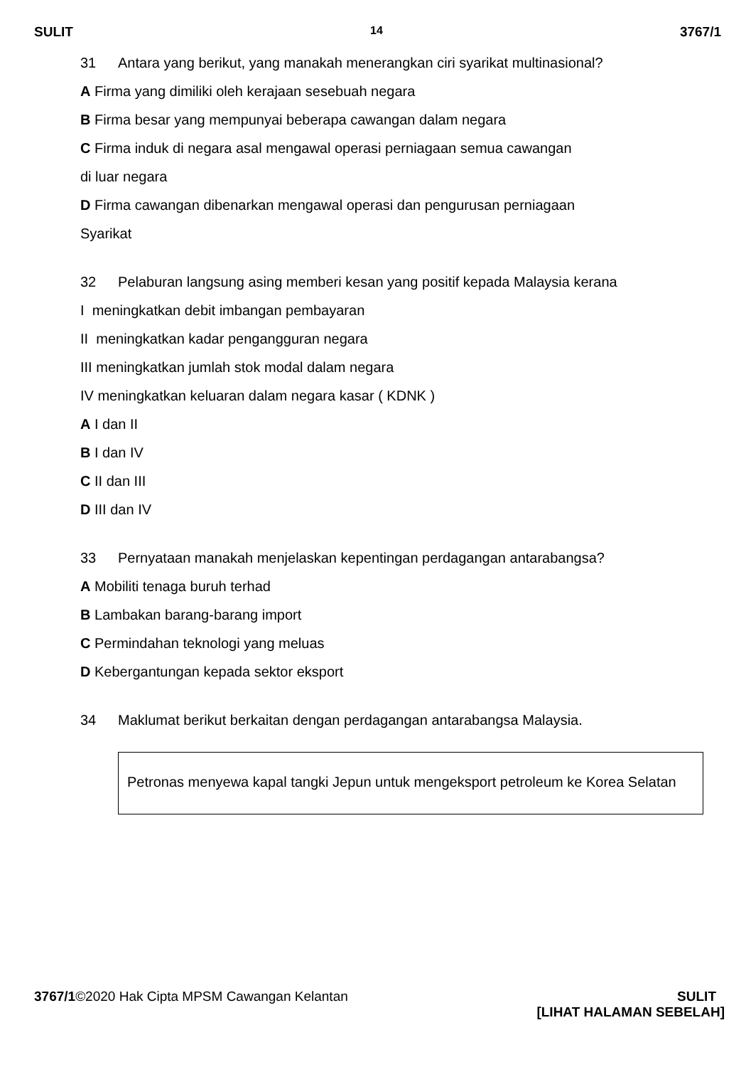SULIT 14 3767/1
31 Antara yang berikut, yang manakah menerangkan ciri syarikat multinasional?
A Firma yang dimiliki oleh kerajaan sesebuah negara
B Firma besar yang mempunyai beberapa cawangan dalam negara
C Firma induk di negara asal mengawal operasi perniagaan semua cawangan
di luar negara
D Firma cawangan dibenarkan mengawal operasi dan pengurusan perniagaan
Syarikat
32 Pelaburan langsung asing memberi kesan yang positif kepada Malaysia kerana
I meningkatkan debit imbangan pembayaran
II meningkatkan kadar pengangguran negara
III meningkatkan jumlah stok modal dalam negara
IV meningkatkan keluaran dalam negara kasar ( KDNK )
A I dan II
B I dan IV
C II dan III
D III dan IV
33 Pernyataan manakah menjelaskan kepentingan perdagangan antarabangsa?
A Mobiliti tenaga buruh terhad
B Lambakan barang-barang import
C Permindahan teknologi yang meluas
D Kebergantungan kepada sektor eksport
34 Maklumat berikut berkaitan dengan perdagangan antarabangsa Malaysia.
Petronas menyewa kapal tangki Jepun untuk mengeksport petroleum ke Korea Selatan
3767/1©2020 Hak Cipta MPSM Cawangan Kelantan SULIT
[LIHAT HALAMAN SEBELAH]